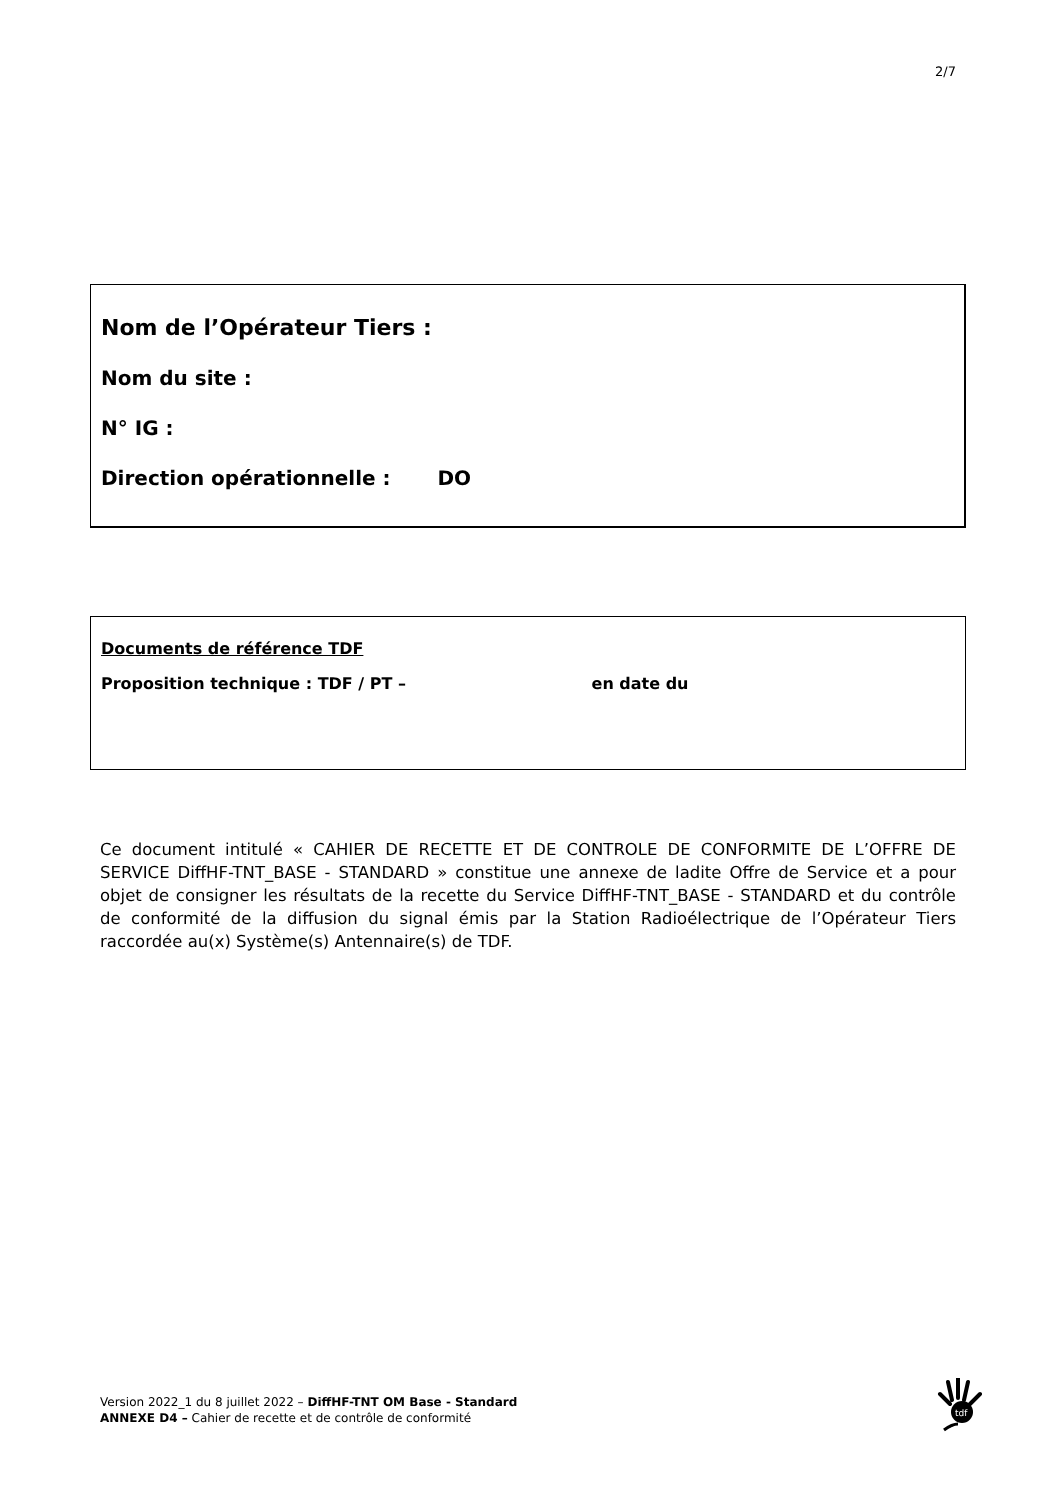2/7
Nom de l’Opérateur Tiers :
Nom du site :
N° IG :
Direction opérationnelle : DO
Documents de référence TDF
Proposition technique : TDF / PT – en date du
Ce document intitulé « CAHIER DE RECETTE ET DE CONTROLE DE CONFORMITE DE L’OFFRE DE SERVICE DiffHF-TNT_BASE - STANDARD » constitue une annexe de ladite Offre de Service et a pour objet de consigner les résultats de la recette du Service DiffHF-TNT_BASE - STANDARD et du contrôle de conformité de la diffusion du signal émis par la Station Radioélectrique de l’Opérateur Tiers raccordée au(x) Système(s) Antennaire(s) de TDF.
Version 2022_1 du 8 juillet 2022 – DiffHF-TNT OM Base - Standard
ANNEXE D4 – Cahier de recette et de contrôle de conformité
tdf